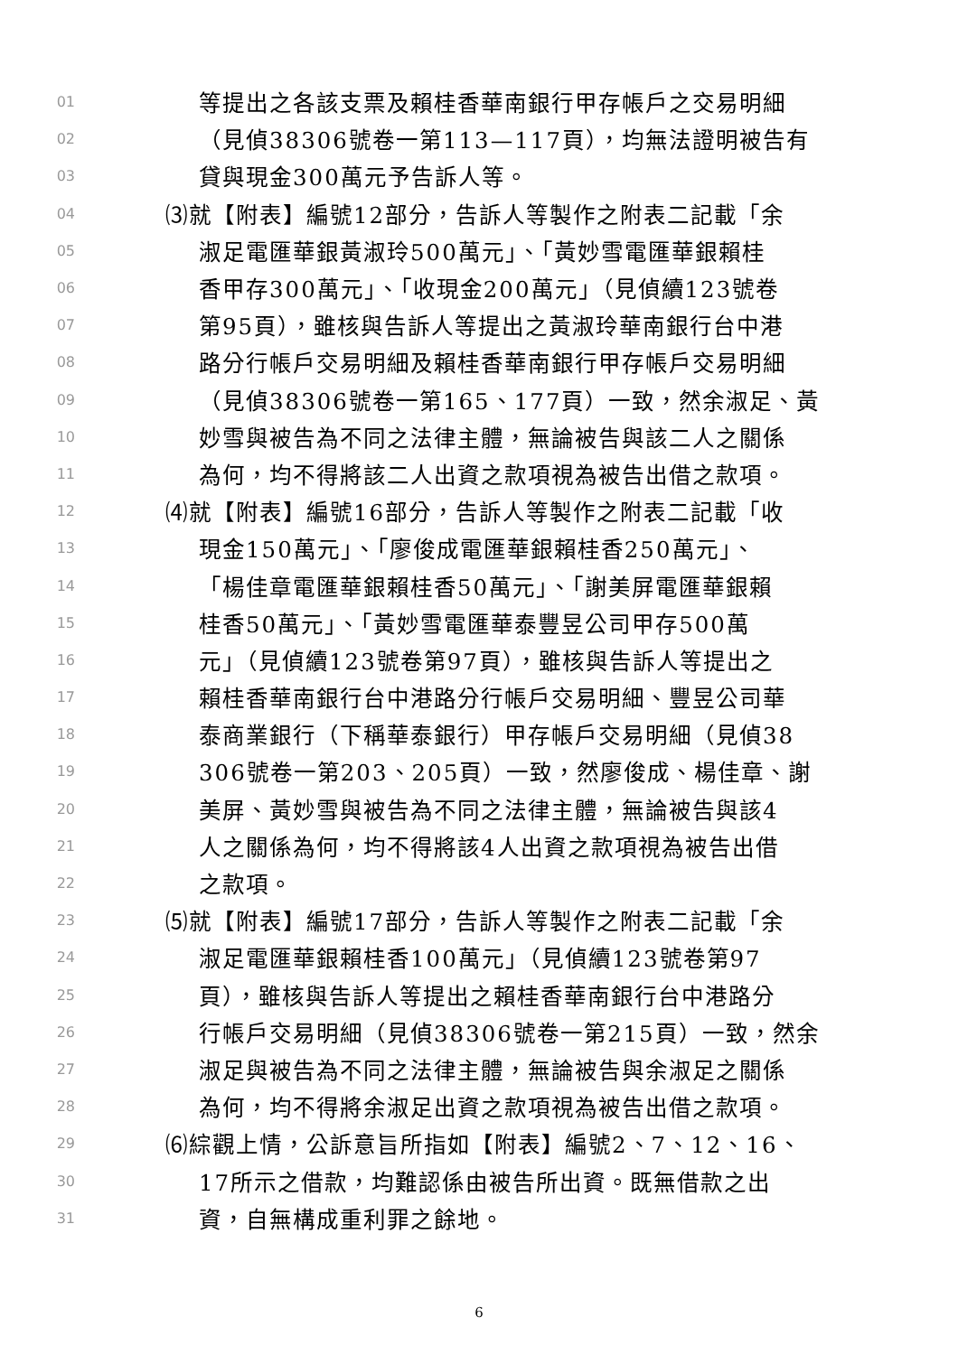01 等提出之各該支票及賴桂香華南銀行甲存帳戶之交易明細
02 （見偵38306號卷一第113—117頁），均無法證明被告有
03 貸與現金300萬元予告訴人等。
04 ⑶就【附表】編號12部分，告訴人等製作之附表二記載「余
05 淑足電匯華銀黃淑玲500萬元」、「黃妙雪電匯華銀賴桂
06 香甲存300萬元」、「收現金200萬元」（見偵續123號卷
07 第95頁），雖核與告訴人等提出之黃淑玲華南銀行台中港
08 路分行帳戶交易明細及賴桂香華南銀行甲存帳戶交易明細
09 （見偵38306號卷一第165、177頁）一致，然余淑足、黃
10 妙雪與被告為不同之法律主體，無論被告與該二人之關係
11 為何，均不得將該二人出資之款項視為被告出借之款項。
12 ⑷就【附表】編號16部分，告訴人等製作之附表二記載「收
13 現金150萬元」、「廖俊成電匯華銀賴桂香250萬元」、
14 「楊佳章電匯華銀賴桂香50萬元」、「謝美屏電匯華銀賴
15 桂香50萬元」、「黃妙雪電匯華泰豐昱公司甲存500萬
16 元」（見偵續123號卷第97頁），雖核與告訴人等提出之
17 賴桂香華南銀行台中港路分行帳戶交易明細、豐昱公司華
18 泰商業銀行（下稱華泰銀行）甲存帳戶交易明細（見偵38
19 306號卷一第203、205頁）一致，然廖俊成、楊佳章、謝
20 美屏、黃妙雪與被告為不同之法律主體，無論被告與該4
21 人之關係為何，均不得將該4人出資之款項視為被告出借
22 之款項。
23 ⑸就【附表】編號17部分，告訴人等製作之附表二記載「余
24 淑足電匯華銀賴桂香100萬元」（見偵續123號卷第97
25 頁），雖核與告訴人等提出之賴桂香華南銀行台中港路分
26 行帳戶交易明細（見偵38306號卷一第215頁）一致，然余
27 淑足與被告為不同之法律主體，無論被告與余淑足之關係
28 為何，均不得將余淑足出資之款項視為被告出借之款項。
29 ⑹綜觀上情，公訴意旨所指如【附表】編號2、7、12、16、
30 17所示之借款，均難認係由被告所出資。既無借款之出
31 資，自無構成重利罪之餘地。
6